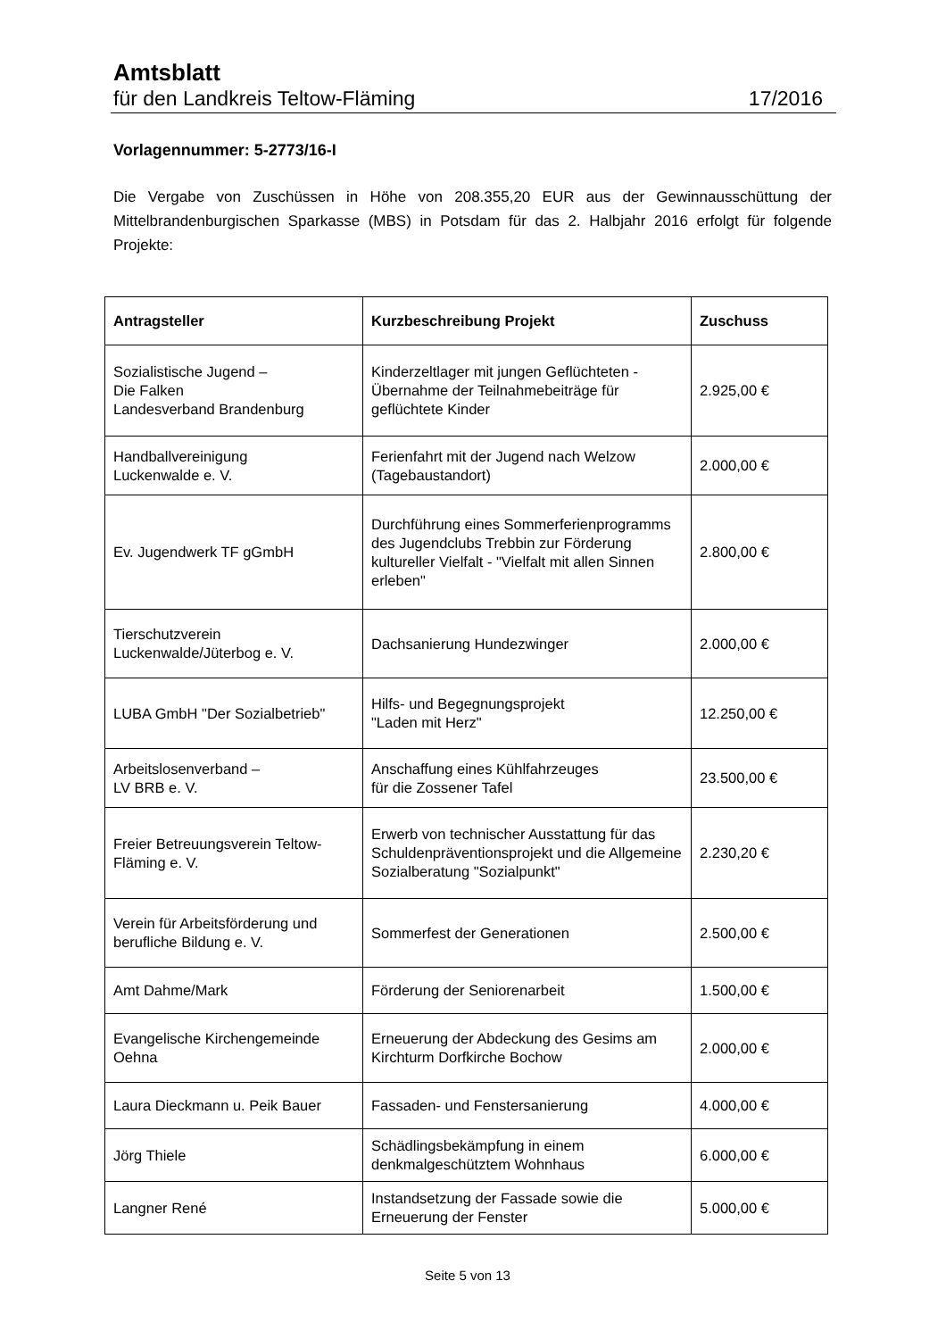Amtsblatt
für den Landkreis Teltow-Fläming 17/2016
Vorlagennummer: 5-2773/16-I
Die Vergabe von Zuschüssen in Höhe von 208.355,20 EUR aus der Gewinnausschüttung der Mittelbrandenburgischen Sparkasse (MBS) in Potsdam für das 2. Halbjahr 2016 erfolgt für folgende Projekte:
| Antragsteller | Kurzbeschreibung Projekt | Zuschuss |
| --- | --- | --- |
| Sozialistische Jugend – Die Falken Landesverband Brandenburg | Kinderzeltlager mit jungen Geflüchteten - Übernahme der Teilnahmebeiträge für geflüchtete Kinder | 2.925,00 € |
| Handballvereinigung Luckenwalde e. V. | Ferienfahrt mit der Jugend nach Welzow (Tagebaustandort) | 2.000,00 € |
| Ev. Jugendwerk TF gGmbH | Durchführung eines Sommerferienprogramms des Jugendclubs Trebbin zur Förderung kultureller Vielfalt - "Vielfalt mit allen Sinnen erleben" | 2.800,00 € |
| Tierschutzverein Luckenwalde/Jüterbog e. V. | Dachsanierung Hundezwinger | 2.000,00 € |
| LUBA GmbH "Der Sozialbetrieb" | Hilfs- und Begegnungsprojekt "Laden mit Herz" | 12.250,00 € |
| Arbeitslosenverband – LV BRB e. V. | Anschaffung eines Kühlfahrzeuges für die Zossener Tafel | 23.500,00 € |
| Freier Betreuungsverein Teltow-Fläming e. V. | Erwerb von technischer Ausstattung für das Schuldenpräventionsprojekt und die Allgemeine Sozialberatung "Sozialpunkt" | 2.230,20 € |
| Verein für Arbeitsförderung und berufliche Bildung e. V. | Sommerfest der Generationen | 2.500,00 € |
| Amt Dahme/Mark | Förderung der Seniorenarbeit | 1.500,00 € |
| Evangelische Kirchengemeinde Oehna | Erneuerung der Abdeckung des Gesims am Kirchturm Dorfkirche Bochow | 2.000,00 € |
| Laura Dieckmann u. Peik Bauer | Fassaden- und Fenstersanierung | 4.000,00 € |
| Jörg Thiele | Schädlingsbekämpfung in einem denkmalgeschütztem Wohnhaus | 6.000,00 € |
| Langner René | Instandsetzung der Fassade sowie die Erneuerung der Fenster | 5.000,00 € |
Seite 5 von 13